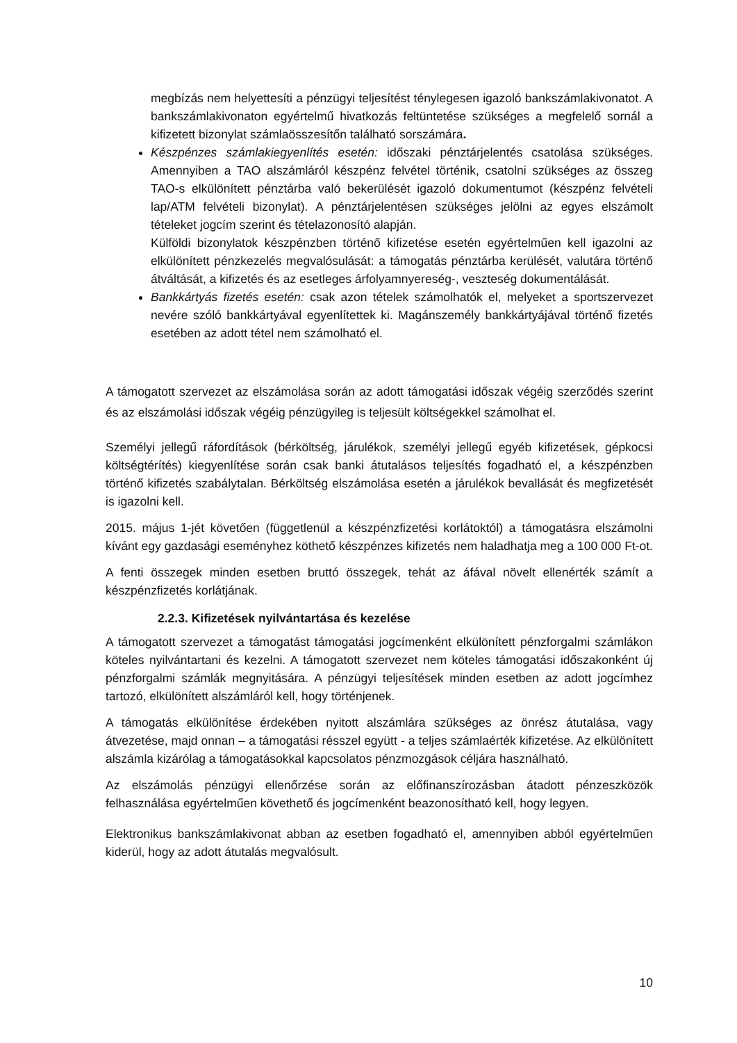megbízás nem helyettesíti a pénzügyi teljesítést ténylegesen igazoló bankszámlakivonatot. A bankszámlakivonaton egyértelmű hivatkozás feltüntetése szükséges a megfelelő sornál a kifizetett bizonylat számlaösszesítőn található sorszámára.
Készpénzes számlakiegyenlítés esetén: időszaki pénztárjelentés csatolása szükséges. Amennyiben a TAO alszámláról készpénz felvétel történik, csatolni szükséges az összeg TAO-s elkülönített pénztárba való bekerülését igazoló dokumentumot (készpénz felvételi lap/ATM felvételi bizonylat). A pénztárjelentésen szükséges jelölni az egyes elszámolt tételeket jogcím szerint és tételazonosító alapján.
Külföldi bizonylatok készpénzben történő kifizetése esetén egyértelműen kell igazolni az elkülönített pénzkezelés megvalósulását: a támogatás pénztárba kerülését, valutára történő átváltását, a kifizetés és az esetleges árfolyamnyereség-, veszteség dokumentálását.
Bankkártyás fizetés esetén: csak azon tételek számolhatók el, melyeket a sportszervezet nevére szóló bankkártyával egyenlítettek ki. Magánszemély bankkártyájával történő fizetés esetében az adott tétel nem számolható el.
A támogatott szervezet az elszámolása során az adott támogatási időszak végéig szerződés szerint és az elszámolási időszak végéig pénzügyileg is teljesült költségekkel számolhat el.
Személyi jellegű ráfordítások (bérköltség, járulékok, személyi jellegű egyéb kifizetések, gépkocsi költségtérítés) kiegyenlítése során csak banki átutalásos teljesítés fogadható el, a készpénzben történő kifizetés szabálytalan. Bérköltség elszámolása esetén a járulékok bevallását és megfizetését is igazolni kell.
2015. május 1-jét követően (függetlenül a készpénzfizetési korlátoktól) a támogatásra elszámolni kívánt egy gazdasági eseményhez köthető készpénzes kifizetés nem haladhatja meg a 100 000 Ft-ot.
A fenti összegek minden esetben bruttó összegek, tehát az áfával növelt ellenérték számít a készpénzfizetés korlátjának.
2.2.3. Kifizetések nyilvántartása és kezelése
A támogatott szervezet a támogatást támogatási jogcímenként elkülönített pénzforgalmi számlákon köteles nyilvántartani és kezelni. A támogatott szervezet nem köteles támogatási időszakonként új pénzforgalmi számlák megnyitására. A pénzügyi teljesítések minden esetben az adott jogcímhez tartozó, elkülönített alszámláról kell, hogy történjenek.
A támogatás elkülönítése érdekében nyitott alszámlára szükséges az önrész átutalása, vagy átvezetése, majd onnan – a támogatási résszel együtt - a teljes számlaérték kifizetése. Az elkülönített alszámla kizárólag a támogatásokkal kapcsolatos pénzmozgások céljára használható.
Az elszámolás pénzügyi ellenőrzése során az előfinanszírozásban átadott pénzeszközök felhasználása egyértelműen követhető és jogcímenként beazonosítható kell, hogy legyen.
Elektronikus bankszámlakivonat abban az esetben fogadható el, amennyiben abból egyértelműen kiderül, hogy az adott átutalás megvalósult.
10